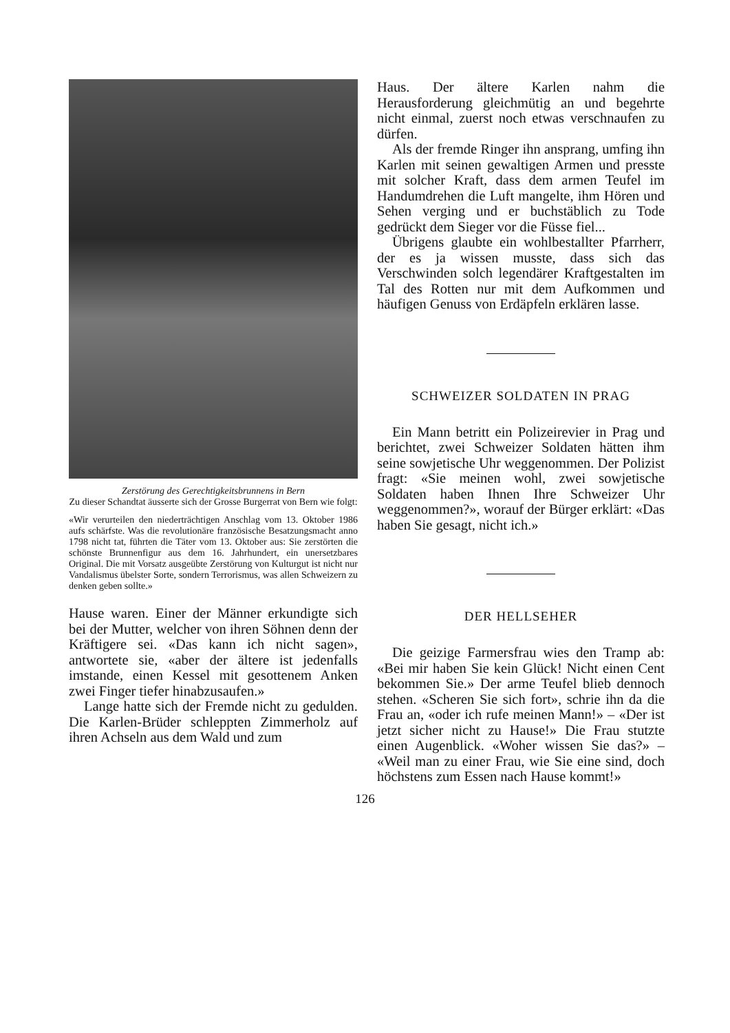Zerstörung des Gerechtigkeitsbrunnens in Bern
Zu dieser Schandtat äusserte sich der Grosse Burgerrat von Bern wie folgt:
«Wir verurteilen den niederträchtigen Anschlag vom 13. Oktober 1986 aufs schärfste. Was die revolutionäre französische Besatzungsmacht anno 1798 nicht tat, führten die Täter vom 13. Oktober aus: Sie zerstörten die schönste Brunnenfigur aus dem 16. Jahrhundert, ein unersetzbares Original. Die mit Vorsatz ausgeübte Zerstörung von Kulturgut ist nicht nur Vandalismus übelster Sorte, sondern Terrorismus, was allen Schweizern zu denken geben sollte.»
Hause waren. Einer der Männer erkundigte sich bei der Mutter, welcher von ihren Söhnen denn der Kräftigere sei. «Das kann ich nicht sagen», antwortete sie, «aber der ältere ist jedenfalls imstande, einen Kessel mit gesottenem Anken zwei Finger tiefer hinabzusaufen.»
Lange hatte sich der Fremde nicht zu gedulden. Die Karlen-Brüder schleppten Zimmerholz auf ihren Achseln aus dem Wald und zum
Haus. Der ältere Karlen nahm die Herausforderung gleichmütig an und begehrte nicht einmal, zuerst noch etwas verschnaufen zu dürfen.
Als der fremde Ringer ihn ansprang, umfing ihn Karlen mit seinen gewaltigen Armen und presste mit solcher Kraft, dass dem armen Teufel im Handumdrehen die Luft mangelte, ihm Hören und Sehen verging und er buchstäblich zu Tode gedrückt dem Sieger vor die Füsse fiel...
Übrigens glaubte ein wohlbestallter Pfarrherr, der es ja wissen musste, dass sich das Verschwinden solch legendärer Kraftgestalten im Tal des Rotten nur mit dem Aufkommen und häufigen Genuss von Erdäpfeln erklären lasse.
SCHWEIZER SOLDATEN IN PRAG
Ein Mann betritt ein Polizeirevier in Prag und berichtet, zwei Schweizer Soldaten hätten ihm seine sowjetische Uhr weggenommen. Der Polizist fragt: «Sie meinen wohl, zwei sowjetische Soldaten haben Ihnen Ihre Schweizer Uhr weggenommen?», worauf der Bürger erklärt: «Das haben Sie gesagt, nicht ich.»
DER HELLSEHER
Die geizige Farmersfrau wies den Tramp ab: «Bei mir haben Sie kein Glück! Nicht einen Cent bekommen Sie.» Der arme Teufel blieb dennoch stehen. «Scheren Sie sich fort», schrie ihn da die Frau an, «oder ich rufe meinen Mann!» – «Der ist jetzt sicher nicht zu Hause!» Die Frau stutzte einen Augenblick. «Woher wissen Sie das?» – «Weil man zu einer Frau, wie Sie eine sind, doch höchstens zum Essen nach Hause kommt!»
126